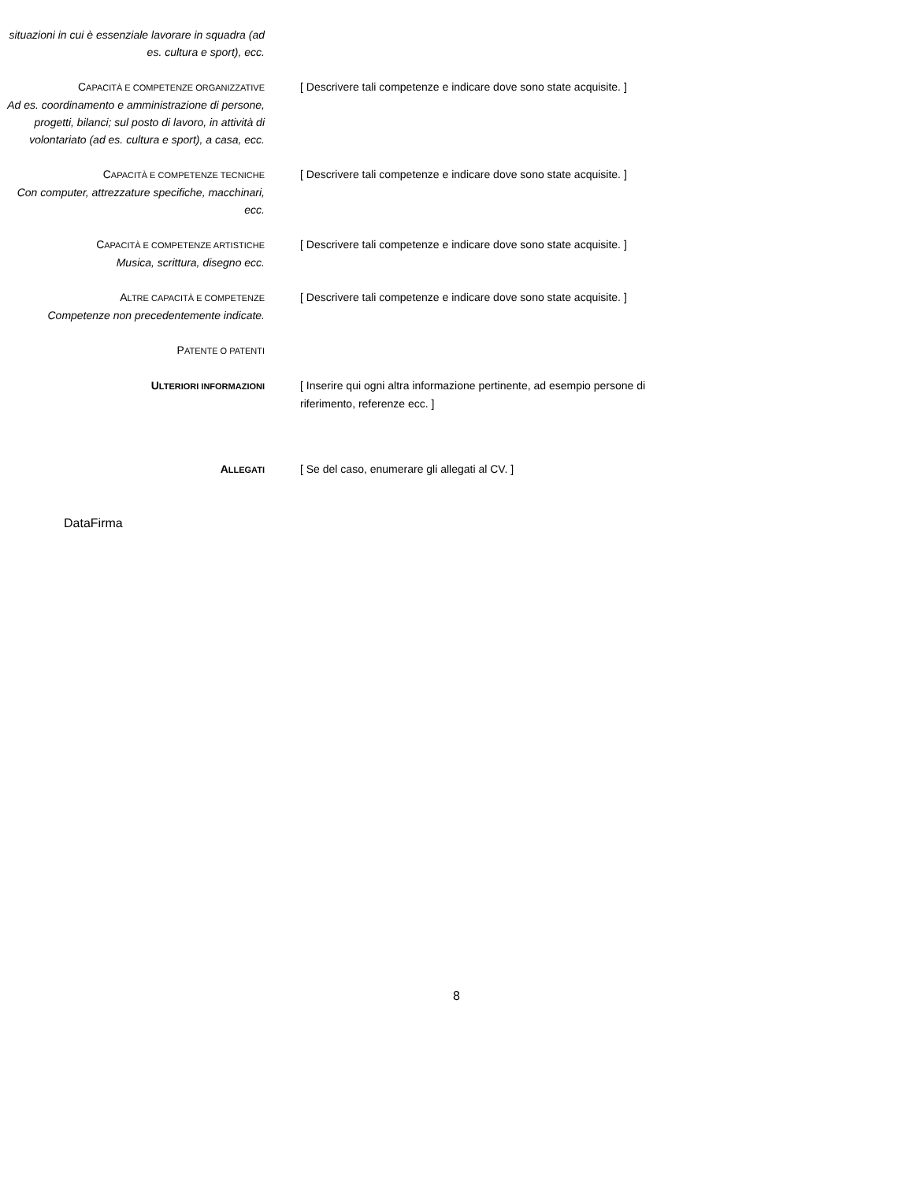situazioni in cui è essenziale lavorare in squadra (ad es. cultura e sport), ecc.
CAPACITÀ E COMPETENZE ORGANIZZATIVE
Ad es. coordinamento e amministrazione di persone, progetti, bilanci; sul posto di lavoro, in attività di volontariato (ad es. cultura e sport), a casa, ecc.
[ Descrivere tali competenze e indicare dove sono state acquisite. ]
CAPACITÀ E COMPETENZE TECNICHE
Con computer, attrezzature specifiche, macchinari, ecc.
[ Descrivere tali competenze e indicare dove sono state acquisite. ]
CAPACITÀ E COMPETENZE ARTISTICHE
Musica, scrittura, disegno ecc.
[ Descrivere tali competenze e indicare dove sono state acquisite. ]
ALTRE CAPACITÀ E COMPETENZE
Competenze non precedentemente indicate.
[ Descrivere tali competenze e indicare dove sono state acquisite. ]
PATENTE O PATENTI
ULTERIORI INFORMAZIONI
[ Inserire qui ogni altra informazione pertinente, ad esempio persone di riferimento, referenze ecc. ]
ALLEGATI
[ Se del caso, enumerare gli allegati al CV. ]
DataFirma
8